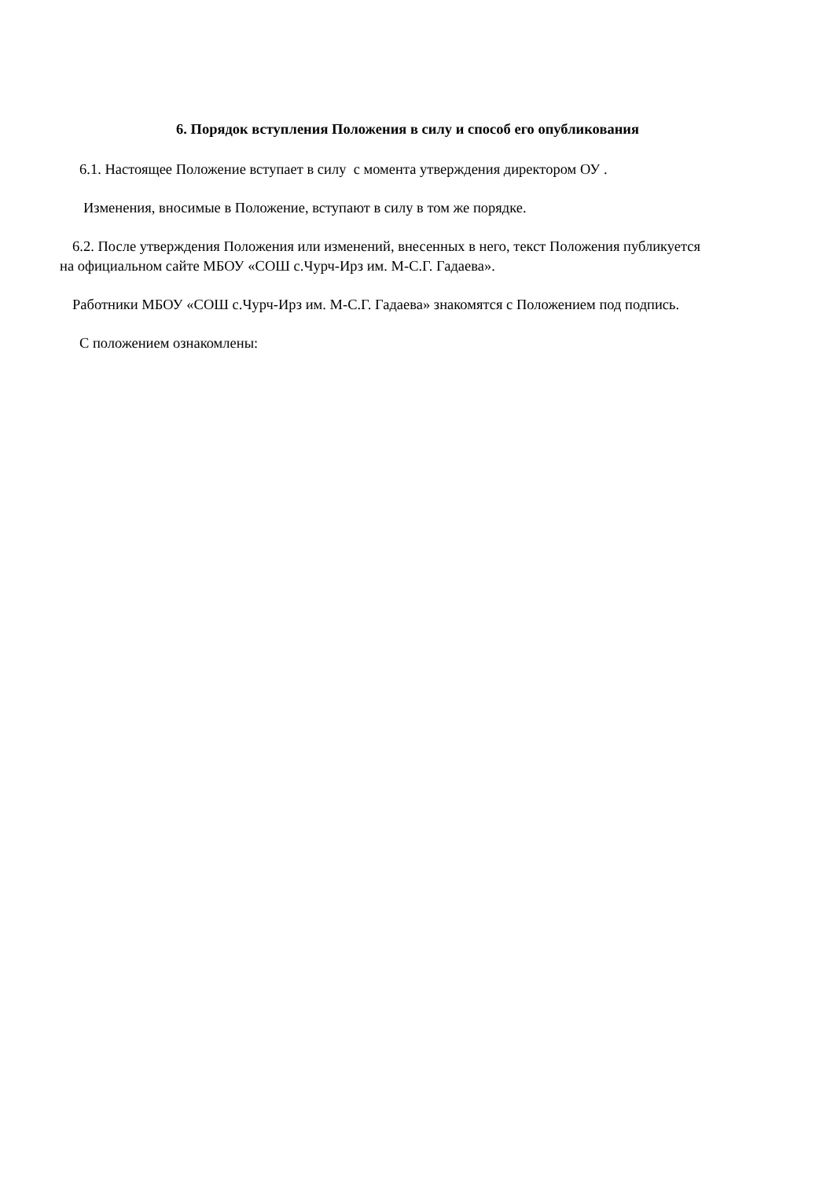6. Порядок вступления Положения в силу и способ его опубликования
6.1. Настоящее Положение вступает в силу с момента утверждения директором ОУ .
Изменения, вносимые в Положение, вступают в силу в том же порядке.
6.2. После утверждения Положения или изменений, внесенных в него, текст Положения публикуется на официальном сайте МБОУ «СОШ с.Чурч-Ирз им. М-С.Г. Гадаева».
Работники МБОУ «СОШ с.Чурч-Ирз им. М-С.Г. Гадаева» знакомятся с Положением под подпись.
С положением ознакомлены: